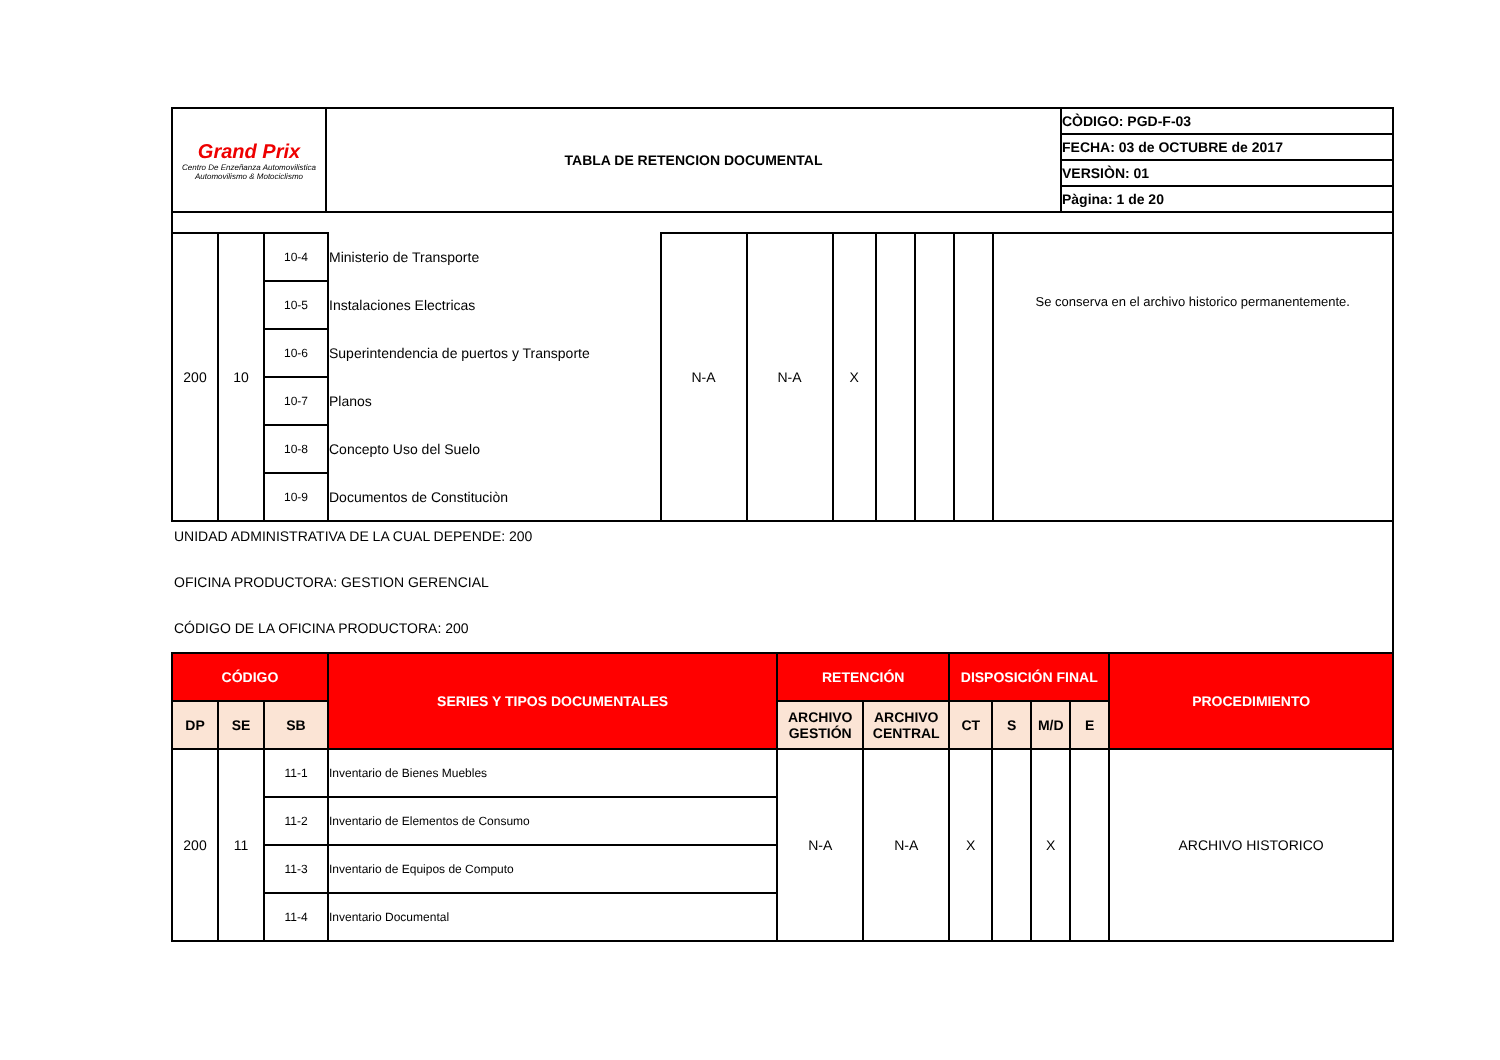| Grand Prix Centro De Enzeñanza Automovilistica Automovilismo & Motociclismo | TABLA DE RETENCION DOCUMENTAL | CÒDIGO: PGD-F-03 |
| | | FECHA: 03 de OCTUBRE de 2017 |
| | | VERSIÒN: 01 |
| | | Pàgina: 1 de 20 |
| 200 | 10 | 10-4 | Ministerio de Transporte | N-A | N-A | X | | | | Se conserva en el archivo historico permanentemente. |
| | | 10-5 | Instalaciones Electricas | | | | | | | |
| | | 10-6 | Superintendencia de puertos y Transporte | | | | | | | |
| | | 10-7 | Planos | | | | | | | |
| | | 10-8 | Concepto Uso del Suelo | | | | | | | |
| | | 10-9 | Documentos de Constituciòn | | | | | | | |
UNIDAD ADMINISTRATIVA DE LA CUAL DEPENDE: 200
OFICINA PRODUCTORA: GESTION GERENCIAL
CÓDIGO DE LA OFICINA PRODUCTORA: 200
| CÓDIGO | | | SERIES Y TIPOS DOCUMENTALES | RETENCIÓN | | DISPOSICIÓN FINAL | | | | PROCEDIMIENTO |
| --- | --- | --- | --- | --- | --- | --- | --- | --- | --- | --- |
| DP | SE | SB | | ARCHIVO GESTIÓN | ARCHIVO CENTRAL | CT | S | M/D | E | |
| 200 | 11 | 11-1 | Inventario de Bienes Muebles | N-A | N-A | X | | X | | ARCHIVO HISTORICO |
| | | 11-2 | Inventario de Elementos de Consumo | | | | | | | |
| | | 11-3 | Inventario de Equipos de Computo | | | | | | | |
| | | 11-4 | Inventario Documental | | | | | | | |